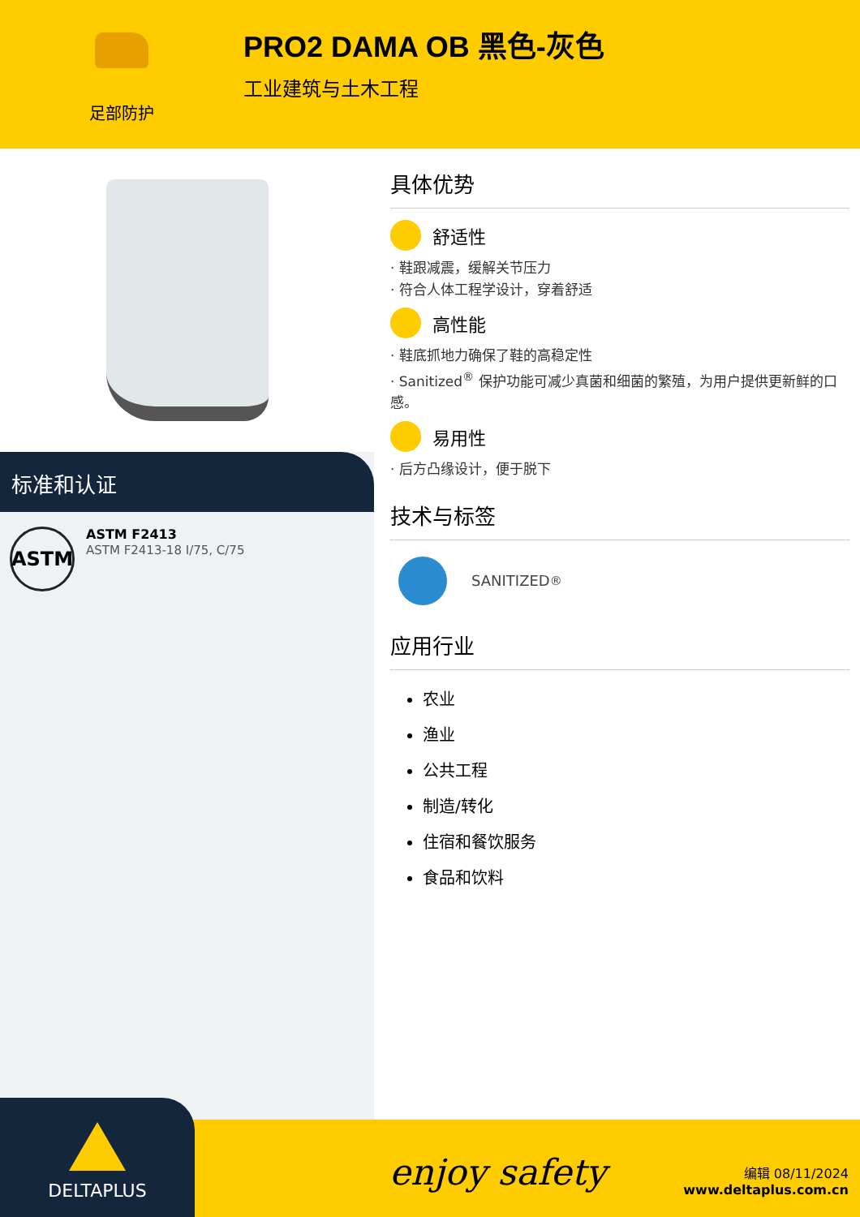足部防护
PRO2 DAMA OB 黑色-灰色
工业建筑与土木工程
标准和认证
ASTM
ASTM F2413
ASTM F2413-18 I/75, C/75
具体优势
舒适性
· 鞋跟减震，缓解关节压力
· 符合人体工程学设计，穿着舒适
高性能
· 鞋底抓地力确保了鞋的高稳定性
· Sanitized<sup>®</sup> 保护功能可减少真菌和细菌的繁殖，为用户提供更新鲜的口感。
易用性
· 后方凸缘设计，便于脱下
技术与标签
SANITIZED<sup>®</sup>
应用行业
农业
渔业
公共工程
制造/转化
住宿和餐饮服务
食品和饮料
DELTAPLUS
enjoy safety
编辑 08/11/2024
www.deltaplus.com.cn